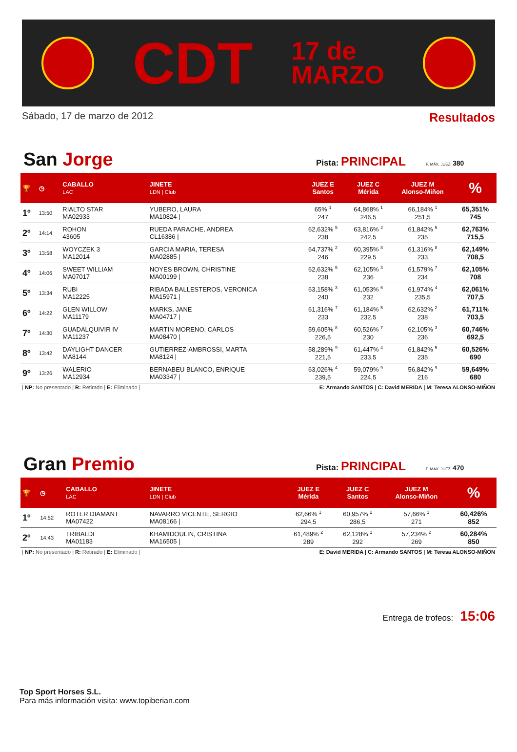CDT 17 de
MARZO
Sábado, 17 de marzo de 2012 Resultados
San Jorge Pista: PRINCIPAL P. MÁX. JUEZ: 380
| 🏆 | ◷ | CABALLO LAC | JINETE LDN / Club | JUEZ E Santos | JUEZ C Mérida | JUEZ M Alonso-Miñon | % |
| --- | --- | --- | --- | --- | --- | --- | --- |
| 1º | 13:50 | RIALTO STAR MA02933 | YUBERO, LAURA MA10824 / | 65% <sup>1</sup> 247 | 64,868% <sup>1</sup> 246,5 | 66,184% <sup>1</sup> 251,5 | 65,351% 745 |
| 2º | 14:14 | ROHON 43605 | RUEDA PARACHE, ANDREA CL16386 / | 62,632% <sup>5</sup> 238 | 63,816% <sup>2</sup> 242,5 | 61,842% <sup>5</sup> 235 | 62,763% 715,5 |
| 3º | 13:58 | WOYCZEK 3 MA12014 | GARCIA MARIA, TERESA MA02885 / | 64,737% <sup>2</sup> 246 | 60,395% <sup>8</sup> 229,5 | 61,316% <sup>8</sup> 233 | 62,149% 708,5 |
| 4º | 14:06 | SWEET WILLIAM MA07017 | NOYES BROWN, CHRISTINE MA00199 / | 62,632% <sup>5</sup> 238 | 62,105% <sup>3</sup> 236 | 61,579% <sup>7</sup> 234 | 62,105% 708 |
| 5º | 13:34 | RUBI MA12225 | RIBADA BALLESTEROS, VERONICA MA15971 / | 63,158% <sup>3</sup> 240 | 61,053% <sup>6</sup> 232 | 61,974% <sup>4</sup> 235,5 | 62,061% 707,5 |
| 6º | 14:22 | GLEN WILLOW MA11179 | MARKS, JANE MA04717 / | 61,316% <sup>7</sup> 233 | 61,184% <sup>5</sup> 232,5 | 62,632% <sup>2</sup> 238 | 61,711% 703,5 |
| 7º | 14:30 | GUADALQUIVIR IV MA11237 | MARTIN MORENO, CARLOS MA08470 / | 59,605% <sup>8</sup> 226,5 | 60,526% <sup>7</sup> 230 | 62,105% <sup>3</sup> 236 | 60,746% 692,5 |
| 8º | 13:42 | DAYLIGHT DANCER MA8144 | GUTIERREZ-AMBROSSI, MARTA MA8124 / | 58,289% <sup>9</sup> 221,5 | 61,447% <sup>4</sup> 233,5 | 61,842% <sup>5</sup> 235 | 60,526% 690 |
| 9º | 13:26 | WALERIO MA12934 | BERNABEU BLANCO, ENRIQUE MA03347 / | 63,026% <sup>4</sup> 239,5 | 59,079% <sup>9</sup> 224,5 | 56,842% <sup>9</sup> 216 | 59,649% 680 |
| NP: No presentado | R: Retirado | E: Eliminado | E: Armando SANTOS | C: David MERIDA | M: Teresa ALONSO-MIÑON
Gran Premio Pista: PRINCIPAL P. MÁX. JUEZ: 470
| 🏆 | ◷ | CABALLO LAC | JINETE LDN / Club | JUEZ E Mérida | JUEZ C Santos | JUEZ M Alonso-Miñon | % |
| --- | --- | --- | --- | --- | --- | --- | --- |
| 1º | 14:52 | ROTER DIAMANT MA07422 | NAVARRO VICENTE, SERGIO MA08166 / | 62,66% <sup>1</sup> 294,5 | 60,957% <sup>2</sup> 286,5 | 57,66% <sup>1</sup> 271 | 60,426% 852 |
| 2º | 14:43 | TRIBALDI MA01183 | KHAMIDOULIN, CRISTINA MA16505 / | 61,489% <sup>2</sup> 289 | 62,128% <sup>1</sup> 292 | 57,234% <sup>2</sup> 269 | 60,284% 850 |
| NP: No presentado | R: Retirado | E: Eliminado | E: David MERIDA | C: Armando SANTOS | M: Teresa ALONSO-MIÑON
Entrega de trofeos: 15:06
Top Sport Horses S.L.
Para más información visita: www.topiberian.com